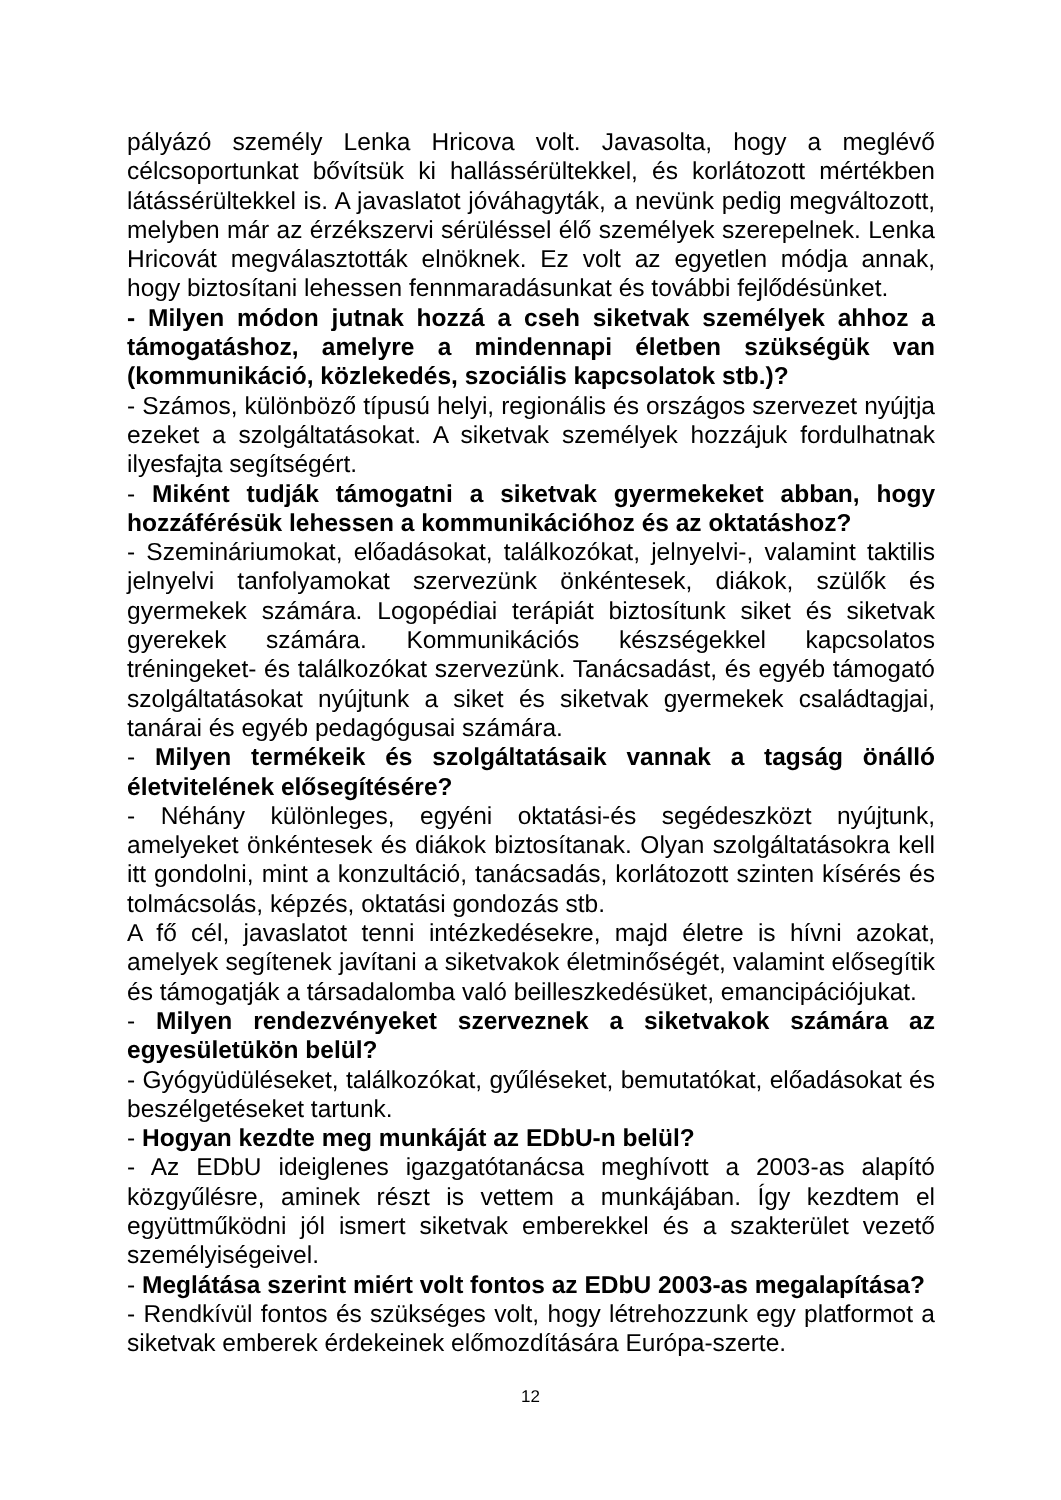pályázó személy Lenka Hricova volt. Javasolta, hogy a meglévő célcsoportunkat bővítsük ki hallássérültekkel, és korlátozott mértékben látássérültekkel is. A javaslatot jóváhagyták, a nevünk pedig megváltozott, melyben már az érzékszervi sérüléssel élő személyek szerepelnek. Lenka Hricovát megválasztották elnöknek. Ez volt az egyetlen módja annak, hogy biztosítani lehessen fennmaradásunkat és további fejlődésünket.
- Milyen módon jutnak hozzá a cseh siketvak személyek ahhoz a támogatáshoz, amelyre a mindennapi életben szükségük van (kommunikáció, közlekedés, szociális kapcsolatok stb.)?
- Számos, különböző típusú helyi, regionális és országos szervezet nyújtja ezeket a szolgáltatásokat. A siketvak személyek hozzájuk fordulhatnak ilyesfajta segítségért.
- Miként tudják támogatni a siketvak gyermekeket abban, hogy hozzáférésük lehessen a kommunikációhoz és az oktatáshoz?
- Szemináriumokat, előadásokat, találkozókat, jelnyelvi-, valamint taktilis jelnyelvi tanfolyamokat szervezünk önkéntesek, diákok, szülők és gyermekek számára. Logopédiai terápiát biztosítunk siket és siketvak gyerekek számára. Kommunikációs készségekkel kapcsolatos tréningeket- és találkozókat szervezünk. Tanácsadást, és egyéb támogató szolgáltatásokat nyújtunk a siket és siketvak gyermekek családtagjai, tanárai és egyéb pedagógusai számára.
- Milyen termékeik és szolgáltatásaik vannak a tagság önálló életvitelének elősegítésére?
- Néhány különleges, egyéni oktatási-és segédeszközt nyújtunk, amelyeket önkéntesek és diákok biztosítanak. Olyan szolgáltatásokra kell itt gondolni, mint a konzultáció, tanácsadás, korlátozott szinten kísérés és tolmácsolás, képzés, oktatási gondozás stb.
A fő cél, javaslatot tenni intézkedésekre, majd életre is hívni azokat, amelyek segítenek javítani a siketvakok életminőségét, valamint elősegítik és támogatják a társadalomba való beilleszkedésüket, emancipációjukat.
- Milyen rendezvényeket szerveznek a siketvakok számára az egyesületükön belül?
- Gyógyüdüléseket, találkozókat, gyűléseket, bemutatókat, előadásokat és beszélgetéseket tartunk.
- Hogyan kezdte meg munkáját az EDbU-n belül?
- Az EDbU ideiglenes igazgatótanácsa meghívott a 2003-as alapító közgyűlésre, aminek részt is vettem a munkájában. Így kezdtem el együttműködni jól ismert siketvak emberekkel és a szakterület vezető személyiségeivel.
- Meglátása szerint miért volt fontos az EDbU 2003-as megalapítása?
- Rendkívül fontos és szükséges volt, hogy létrehozzunk egy platformot a siketvak emberek érdekeinek előmozdítására Európa-szerte.
12